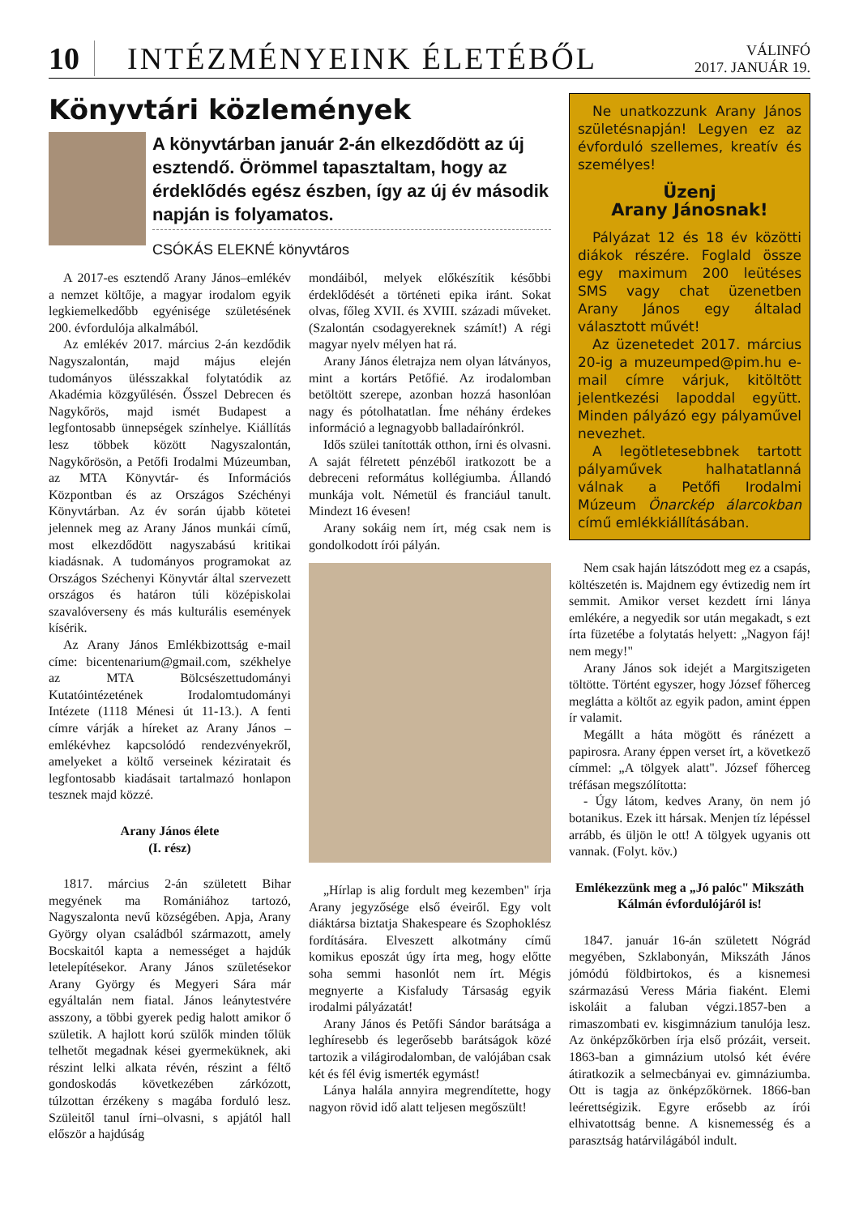10
INTÉZMÉNYEINK ÉLETÉBŐL
VÁLINFÓ
2017. JANUÁR 19.
Könyvtári közlemények
A könyvtárban január 2-án elkezdődött az új esztendő. Örömmel tapasztaltam, hogy az érdeklődés egész észben, így az új év második napján is folyamatos.
CSÓKÁS ELEKNÉ könyvtáros
A 2017-es esztendő Arany János–emlékév a nemzet költője, a magyar irodalom egyik legkiemelkedőbb egyénisége születésének 200. évfordulója alkalmából.
Az emlékév 2017. március 2-án kezdődik Nagyszalontán, majd május elején tudományos ülésszakkal folytatódik az Akadémia közgyűlésén. Ősszel Debrecen és Nagykőrös, majd ismét Budapest a legfontosabb ünnepségek színhelye. Kiállítás lesz többek között Nagyszalontán, Nagykőrösön, a Petőfi Irodalmi Múzeumban, az MTA Könyvtár- és Információs Központban és az Országos Széchényi Könyvtárban. Az év során újabb kötetei jelennek meg az Arany János munkái című, most elkezdődött nagyszabású kritikai kiadásnak. A tudományos programokat az Országos Széchenyi Könyvtár által szervezett országos és határon túli középiskolai szavalóverseny és más kulturális események kísérik.
Az Arany János Emlékbizottság e-mail címe: bicentenarium@gmail.com, székhelye az MTA Bölcsészettudományi Kutatóintézetének Irodalomtudományi Intézete (1118 Ménesi út 11-13.). A fenti címre várják a híreket az Arany János –emlékévhez kapcsolódó rendezvényekről, amelyeket a költő verseinek kéziratait és legfontosabb kiadásait tartalmazó honlapon tesznek majd közzé.
Arany János élete
(I. rész)
1817. március 2-án született Bihar megyének ma Romániához tartozó, Nagyszalonta nevű községében. Apja, Arany György olyan családból származott, amely Bocskaitól kapta a nemességet a hajdúk letelepítésekor. Arany János születésekor Arany György és Megyeri Sára már egyáltalán nem fiatal. János leánytestvére asszony, a többi gyerek pedig halott amikor ő születik. A hajlott korú szülők minden tőlük telhetőt megadnak kései gyermeküknek, aki részint lelki alkata révén, részint a féltő gondoskodás következében zárkózott, túlzottan érzékeny s magába forduló lesz. Szüleitől tanul írni–olvasni, s apjától hall először a hajdúság
mondáiból, melyek előkészítik későbbi érdeklődését a történeti epika iránt. Sokat olvas, főleg XVII. és XVIII. századi műveket. (Szalontán csodagyereknek számít!) A régi magyar nyelv mélyen hat rá.
Arany János életrajza nem olyan látványos, mint a kortárs Petőfié. Az irodalomban betöltött szerepe, azonban hozzá hasonlóan nagy és pótolhatatlan. Íme néhány érdekes információ a legnagyobb balladaírónkról.
Idős szülei tanították otthon, írni és olvasni. A saját félretett pénzéből iratkozott be a debreceni református kollégiumba. Állandó munkája volt. Németül és franciául tanult. Mindezt 16 évesen!
Arany sokáig nem írt, még csak nem is gondolkodott írói pályán.
„Hírlap is alig fordult meg kezemben" írja Arany jegyzősége első éveiről. Egy volt diáktársa biztatja Shakespeare és Szophoklész fordítására. Elveszett alkotmány című komikus eposzát úgy írta meg, hogy előtte soha semmi hasonlót nem írt. Mégis megnyerte a Kisfaludy Társaság egyik irodalmi pályázatát!
Arany János és Petőfi Sándor barátsága a leghíresebb és legerősebb barátságok közé tartozik a világirodalomban, de valójában csak két és fél évig ismerték egymást!
Lánya halála annyira megrendítette, hogy nagyon rövid idő alatt teljesen megőszült!
Ne unatkozzunk Arany János születésnapján! Legyen ez az évforduló szellemes, kreatív és személyes!
Üzenj
Arany Jánosnak!
Pályázat 12 és 18 év közötti diákok részére. Foglald össze egy maximum 200 leütéses SMS vagy chat üzenetben Arany János egy általad választott művét!
Az üzenetedet 2017. március 20-ig a muzeumped@pim.hu e-mail címre várjuk, kitöltött jelentkezési lapoddal együtt. Minden pályázó egy pályaművel nevezhet.
A legötletesebbnek tartott pályaművek halhatatlanná válnak a Petőfi Irodalmi Múzeum Önarckép álarcokban című emlékkiállításában.
Nem csak haján látszódott meg ez a csapás, költészetén is. Majdnem egy évtizedig nem írt semmit. Amikor verset kezdett írni lánya emlékére, a negyedik sor után megakadt, s ezt írta füzetébe a folytatás helyett: „Nagyon fáj! nem megy!"
Arany János sok idejét a Margitszigeten töltötte. Történt egyszer, hogy József főherceg meglátta a költőt az egyik padon, amint éppen ír valamit.
Megállt a háta mögött és ránézett a papirosra. Arany éppen verset írt, a következő címmel: „A tölgyek alatt". József főherceg tréfásan megszólította:
- Úgy látom, kedves Arany, ön nem jó botanikus. Ezek itt hársak. Menjen tíz lépéssel arrább, és üljön le ott! A tölgyek ugyanis ott vannak. (Folyt. köv.)
Emlékezzünk meg a „Jó palóc" Mikszáth Kálmán évfordulójáról is!
1847. január 16-án született Nógrád megyében, Szklabonyán, Mikszáth János jómódú földbirtokos, és a kisnemesi származású Veress Mária fiaként. Elemi iskoláit a faluban végzi.1857-ben a rimaszombati ev. kisgimnázium tanulója lesz. Az önképzőkörben írja első prózáit, verseit. 1863-ban a gimnázium utolsó két évére átiratkozik a selmecbányai ev. gimnáziumba. Ott is tagja az önképzőkörnek. 1866-ban leérettségizik. Egyre erősebb az írói elhivatottság benne. A kisnemesség és a parasztság határvilágából indult.